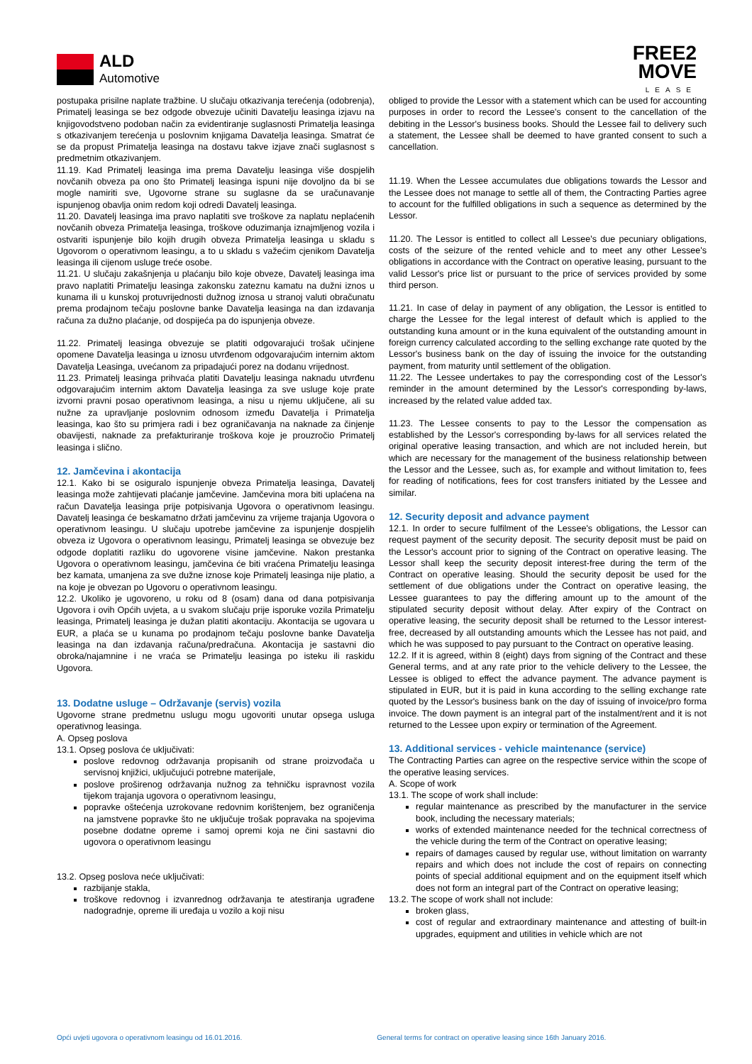ALD
Automotive
FREE2
MOVE
LEASE
postupaka prisilne naplate tražbine. U slučaju otkazivanja terećenja (odobrenja), Primatelj leasinga se bez odgode obvezuje učiniti Davatelju leasinga izjavu na knjigovodstveno podoban način za evidentiranje suglasnosti Primatelja leasinga s otkazivanjem terećenja u poslovnim knjigama Davatelja leasinga. Smatrat će se da propust Primatelja leasinga na dostavu takve izjave znači suglasnost s predmetnim otkazivanjem.
11.19. Kad Primatelj leasinga ima prema Davatelju leasinga više dospjelih novčanih obveza pa ono što Primatelj leasinga ispuni nije dovoljno da bi se mogle namiriti sve, Ugovorne strane su suglasne da se uračunavanje ispunjenog obavlja onim redom koji odredi Davatelj leasinga.
11.20. Davatelj leasinga ima pravo naplatiti sve troškove za naplatu neplaćenih novčanih obveza Primatelja leasinga, troškove oduzimanja iznajmljenog vozila i ostvariti ispunjenje bilo kojih drugih obveza Primatelja leasinga u skladu s Ugovorom o operativnom leasingu, a to u skladu s važećim cjenikom Davatelja leasinga ili cijenom usluge treće osobe.
11.21. U slučaju zakašnjenja u plaćanju bilo koje obveze, Davatelj leasinga ima pravo naplatiti Primatelju leasinga zakonsku zateznu kamatu na dužni iznos u kunama ili u kunskoj protuvrijednosti dužnog iznosa u stranoj valuti obračunatu prema prodajnom tečaju poslovne banke Davatelja leasinga na dan izdavanja računa za dužno plaćanje, od dospijeća pa do ispunjenja obveze.
11.22. Primatelj leasinga obvezuje se platiti odgovarajući trošak učinjene opomene Davatelja leasinga u iznosu utvrđenom odgovarajućim internim aktom Davatelja Leasinga, uvećanom za pripadajući porez na dodanu vrijednost.
11.23. Primatelj leasinga prihvaća platiti Davatelju leasinga naknadu utvrđenu odgovarajućim internim aktom Davatelja leasinga za sve usluge koje prate izvorni pravni posao operativnom leasinga, a nisu u njemu uključene, ali su nužne za upravljanje poslovnim odnosom između Davatelja i Primatelja leasinga, kao što su primjera radi i bez ograničavanja na naknade za činjenje obavijesti, naknade za prefakturiranje troškova koje je prouzročio Primatelj leasinga i slično.
12. Jamčevina i akontacija
12.1. Kako bi se osiguralo ispunjenje obveza Primatelja leasinga, Davatelj leasinga može zahtijevati plaćanje jamčevine. Jamčevina mora biti uplaćena na račun Davatelja leasinga prije potpisivanja Ugovora o operativnom leasingu. Davatelj leasinga će beskamatno držati jamčevinu za vrijeme trajanja Ugovora o operativnom leasingu. U slučaju upotrebe jamčevine za ispunjenje dospjelih obveza iz Ugovora o operativnom leasingu, Primatelj leasinga se obvezuje bez odgode doplatiti razliku do ugovorene visine jamčevine. Nakon prestanka Ugovora o operativnom leasingu, jamčevina će biti vraćena Primatelju leasinga bez kamata, umanjena za sve dužne iznose koje Primatelj leasinga nije platio, a na koje je obvezan po Ugovoru o operativnom leasingu.
12.2. Ukoliko je ugovoreno, u roku od 8 (osam) dana od dana potpisivanja Ugovora i ovih Općih uvjeta, a u svakom slučaju prije isporuke vozila Primatelju leasinga, Primatelj leasinga je dužan platiti akontaciju. Akontacija se ugovara u EUR, a plaća se u kunama po prodajnom tečaju poslovne banke Davatelja leasinga na dan izdavanja računa/predračuna. Akontacija je sastavni dio obroka/najamnine i ne vraća se Primatelju leasinga po isteku ili raskidu Ugovora.
13. Dodatne usluge – Održavanje (servis) vozila
Ugovorne strane predmetnu uslugu mogu ugovoriti unutar opsega usluga operativnog leasinga.
A. Opseg poslova
13.1. Opseg poslova će uključivati:
poslove redovnog održavanja propisanih od strane proizvođača u servisnoj knjižici, uključujući potrebne materijale,
poslove proširenog održavanja nužnog za tehničku ispravnost vozila tijekom trajanja ugovora o operativnom leasingu,
popravke oštećenja uzrokovane redovnim korištenjem, bez ograničenja na jamstvene popravke što ne uključuje trošak popravaka na spojevima posebne dodatne opreme i samoj opremi koja ne čini sastavni dio ugovora o operativnom leasingu
13.2. Opseg poslova neće uključivati:
razbijanje stakla,
troškove redovnog i izvanrednog održavanja te atestiranja ugrađene nadogradnje, opreme ili uređaja u vozilo a koji nisu
obliged to provide the Lessor with a statement which can be used for accounting purposes in order to record the Lessee's consent to the cancellation of the debiting in the Lessor's business books. Should the Lessee fail to delivery such a statement, the Lessee shall be deemed to have granted consent to such a cancellation.
11.19. When the Lessee accumulates due obligations towards the Lessor and the Lessee does not manage to settle all of them, the Contracting Parties agree to account for the fulfilled obligations in such a sequence as determined by the Lessor.
11.20. The Lessor is entitled to collect all Lessee's due pecuniary obligations, costs of the seizure of the rented vehicle and to meet any other Lessee's obligations in accordance with the Contract on operative leasing, pursuant to the valid Lessor's price list or pursuant to the price of services provided by some third person.
11.21. In case of delay in payment of any obligation, the Lessor is entitled to charge the Lessee for the legal interest of default which is applied to the outstanding kuna amount or in the kuna equivalent of the outstanding amount in foreign currency calculated according to the selling exchange rate quoted by the Lessor's business bank on the day of issuing the invoice for the outstanding payment, from maturity until settlement of the obligation.
11.22. The Lessee undertakes to pay the corresponding cost of the Lessor's reminder in the amount determined by the Lessor's corresponding by-laws, increased by the related value added tax.
11.23. The Lessee consents to pay to the Lessor the compensation as established by the Lessor's corresponding by-laws for all services related the original operative leasing transaction, and which are not included herein, but which are necessary for the management of the business relationship between the Lessor and the Lessee, such as, for example and without limitation to, fees for reading of notifications, fees for cost transfers initiated by the Lessee and similar.
12. Security deposit and advance payment
12.1. In order to secure fulfilment of the Lessee's obligations, the Lessor can request payment of the security deposit. The security deposit must be paid on the Lessor's account prior to signing of the Contract on operative leasing. The Lessor shall keep the security deposit interest-free during the term of the Contract on operative leasing. Should the security deposit be used for the settlement of due obligations under the Contract on operative leasing, the Lessee guarantees to pay the differing amount up to the amount of the stipulated security deposit without delay. After expiry of the Contract on operative leasing, the security deposit shall be returned to the Lessor interest-free, decreased by all outstanding amounts which the Lessee has not paid, and which he was supposed to pay pursuant to the Contract on operative leasing.
12.2. If it is agreed, within 8 (eight) days from signing of the Contract and these General terms, and at any rate prior to the vehicle delivery to the Lessee, the Lessee is obliged to effect the advance payment. The advance payment is stipulated in EUR, but it is paid in kuna according to the selling exchange rate quoted by the Lessor's business bank on the day of issuing of invoice/pro forma invoice. The down payment is an integral part of the instalment/rent and it is not returned to the Lessee upon expiry or termination of the Agreement.
13. Additional services - vehicle maintenance (service)
The Contracting Parties can agree on the respective service within the scope of the operative leasing services.
A. Scope of work
13.1. The scope of work shall include:
regular maintenance as prescribed by the manufacturer in the service book, including the necessary materials;
works of extended maintenance needed for the technical correctness of the vehicle during the term of the Contract on operative leasing;
repairs of damages caused by regular use, without limitation on warranty repairs and which does not include the cost of repairs on connecting points of special additional equipment and on the equipment itself which does not form an integral part of the Contract on operative leasing;
13.2. The scope of work shall not include:
broken glass,
cost of regular and extraordinary maintenance and attesting of built-in upgrades, equipment and utilities in vehicle which are not
Opći uvjeti ugovora o operativnom leasingu od 16.01.2016. General terms for contract on operative leasing since 16th January 2016.